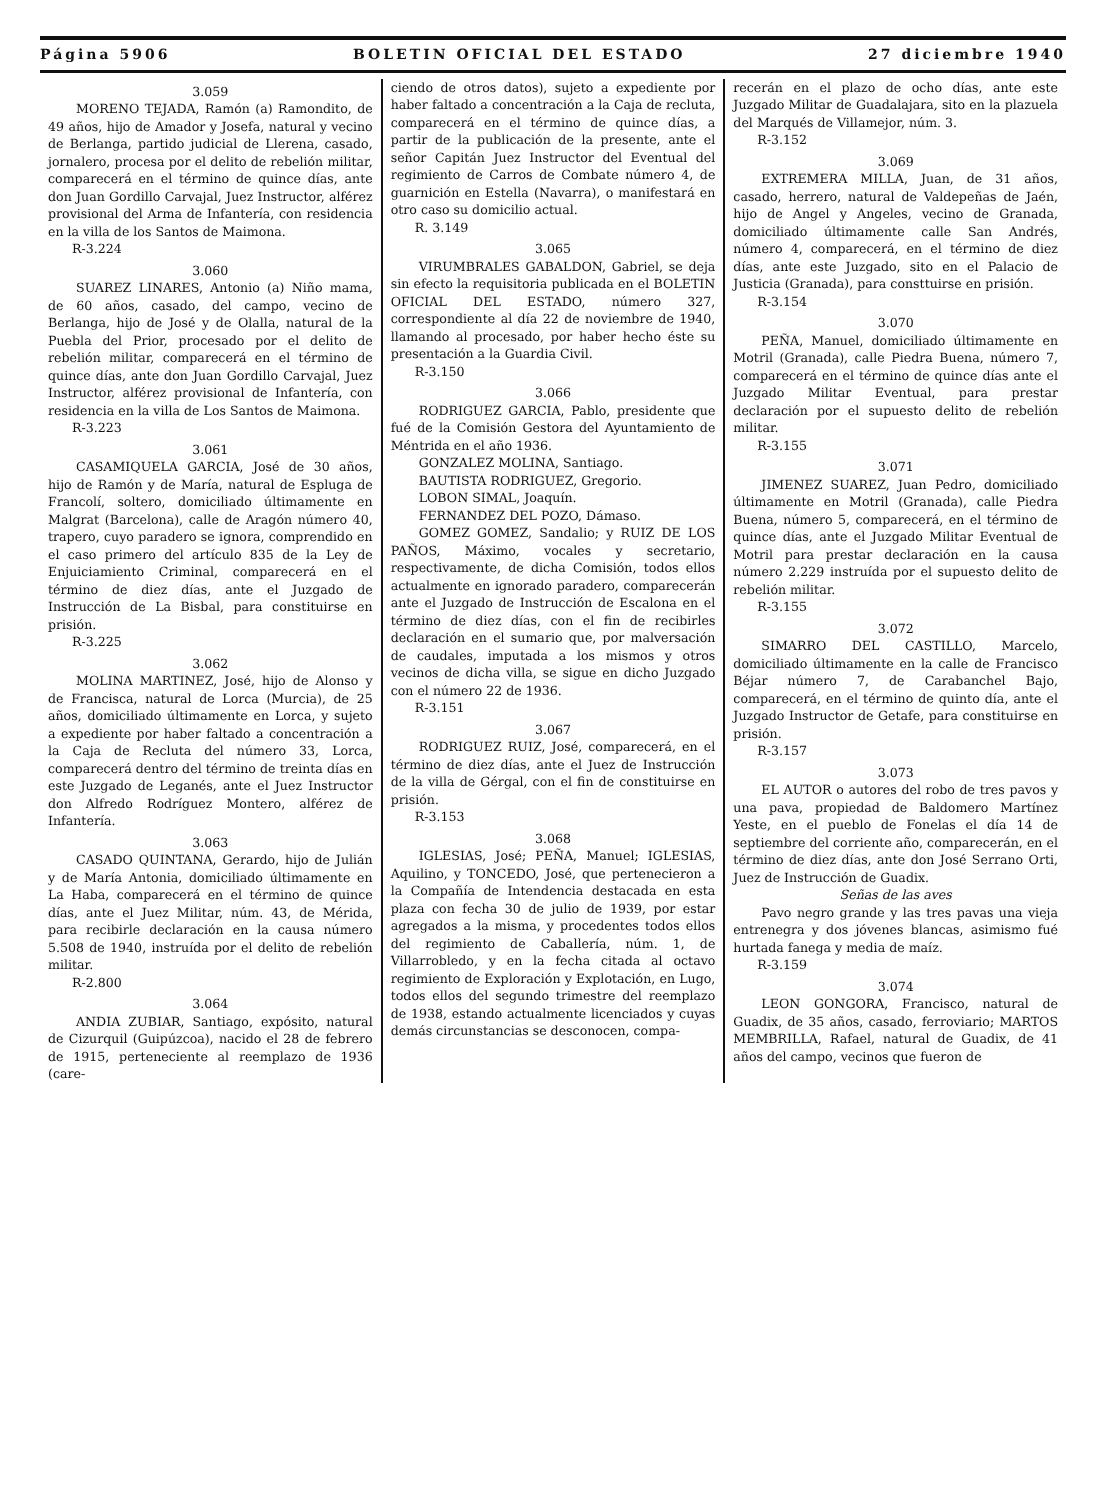Página 5906 BOLETIN OFICIAL DEL ESTADO 27 diciembre 1940
3.059
MORENO TEJADA, Ramón (a) Ramondito, de 49 años, hijo de Amador y Josefa, natural y vecino de Berlanga, partido judicial de Llerena, casado, jornalero, procesa por el delito de rebelión militar, comparecerá en el término de quince días, ante don Juan Gordillo Carvajal, Juez Instructor, alférez provisional del Arma de Infantería, con residencia en la villa de los Santos de Maimona.
R-3.224
3.060
SUAREZ LINARES, Antonio (a) Niño mama, de 60 años, casado, del campo, vecino de Berlanga, hijo de José y de Olalla, natural de la Puebla del Prior, procesado por el delito de rebelión militar, comparecerá en el término de quince días, ante don Juan Gordillo Carvajal, Juez Instructor, alférez provisional de Infantería, con residencia en la villa de Los Santos de Maimona.
R-3.223
3.061
CASAMIQUELA GARCIA, José de 30 años, hijo de Ramón y de María, natural de Espluga de Francolí, soltero, domiciliado últimamente en Malgrat (Barcelona), calle de Aragón número 40, trapero, cuyo paradero se ignora, comprendido en el caso primero del artículo 835 de la Ley de Enjuiciamiento Criminal, comparecerá en el término de diez días, ante el Juzgado de Instrucción de La Bisbal, para constituirse en prisión.
R-3.225
3.062
MOLINA MARTINEZ, José, hijo de Alonso y de Francisca, natural de Lorca (Murcia), de 25 años, domiciliado últimamente en Lorca, y sujeto a expediente por haber faltado a concentración a la Caja de Recluta del número 33, Lorca, comparecerá dentro del término de treinta días en este Juzgado de Leganés, ante el Juez Instructor don Alfredo Rodríguez Montero, alférez de Infantería.
3.063
CASADO QUINTANA, Gerardo, hijo de Julián y de María Antonia, domiciliado últimamente en La Haba, comparecerá en el término de quince días, ante el Juez Militar, núm. 43, de Mérida, para recibirle declaración en la causa número 5.508 de 1940, instruída por el delito de rebelión militar.
R-2.800
3.064
ANDIA ZUBIAR, Santiago, expósito, natural de Cizurquil (Guipúzcoa), nacido el 28 de febrero de 1915, perteneciente al reemplazo de 1936 (care-
ciendo de otros datos), sujeto a expediente por haber faltado a concentración a la Caja de recluta, comparecerá en el término de quince días, a partir de la publicación de la presente, ante el señor Capitán Juez Instructor del Eventual del regimiento de Carros de Combate número 4, de guarnición en Estella (Navarra), o manifestará en otro caso su domicilio actual.
R. 3.149
3.065
VIRUMBRALES GABALDON, Gabriel, se deja sin efecto la requisitoria publicada en el BOLETIN OFICIAL DEL ESTADO, número 327, correspondiente al día 22 de noviembre de 1940, llamando al procesado, por haber hecho éste su presentación a la Guardia Civil.
R-3.150
3.066
RODRIGUEZ GARCIA, Pablo, presidente que fué de la Comisión Gestora del Ayuntamiento de Méntrida en el año 1936.
GONZALEZ MOLINA, Santiago.
BAUTISTA RODRIGUEZ, Gregorio.
LOBON SIMAL, Joaquín.
FERNANDEZ DEL POZO, Dámaso.
GOMEZ GOMEZ, Sandalio; y RUIZ DE LOS PAÑOS, Máximo, vocales y secretario, respectivamente, de dicha Comisión, todos ellos actualmente en ignorado paradero, comparecerán ante el Juzgado de Instrucción de Escalona en el término de diez días, con el fin de recibirles declaración en el sumario que, por malversación de caudales, imputada a los mismos y otros vecinos de dicha villa, se sigue en dicho Juzgado con el número 22 de 1936.
R-3.151
3.067
RODRIGUEZ RUIZ, José, comparecerá, en el término de diez días, ante el Juez de Instrucción de la villa de Gérgal, con el fin de constituirse en prisión.
R-3.153
3.068
IGLESIAS, José; PEÑA, Manuel; IGLESIAS, Aquilino, y TONCEDO, José, que pertenecieron a la Compañía de Intendencia destacada en esta plaza con fecha 30 de julio de 1939, por estar agregados a la misma, y procedentes todos ellos del regimiento de Caballería, núm. 1, de Villarrobledo, y en la fecha citada al octavo regimiento de Exploración y Explotación, en Lugo, todos ellos del segundo trimestre del reemplazo de 1938, estando actualmente licenciados y cuyas demás circunstancias se desconocen, compa-
recerán en el plazo de ocho días, ante este Juzgado Militar de Guadalajara, sito en la plazuela del Marqués de Villamejor, núm. 3.
R-3.152
3.069
EXTREMERA MILLA, Juan, de 31 años, casado, herrero, natural de Valdepeñas de Jaén, hijo de Angel y Angeles, vecino de Granada, domiciliado últimamente calle San Andrés, número 4, comparecerá, en el término de diez días, ante este Juzgado, sito en el Palacio de Justicia (Granada), para consttuirse en prisión.
R-3.154
3.070
PEÑA, Manuel, domiciliado últimamente en Motril (Granada), calle Piedra Buena, número 7, comparecerá en el término de quince días ante el Juzgado Militar Eventual, para prestar declaración por el supuesto delito de rebelión militar.
R-3.155
3.071
JIMENEZ SUAREZ, Juan Pedro, domiciliado últimamente en Motril (Granada), calle Piedra Buena, número 5, comparecerá, en el término de quince días, ante el Juzgado Militar Eventual de Motril para prestar declaración en la causa número 2.229 instruída por el supuesto delito de rebelión militar.
R-3.155
3.072
SIMARRO DEL CASTILLO, Marcelo, domiciliado últimamente en la calle de Francisco Béjar número 7, de Carabanchel Bajo, comparecerá, en el término de quinto día, ante el Juzgado Instructor de Getafe, para constituirse en prisión.
R-3.157
3.073
EL AUTOR o autores del robo de tres pavos y una pava, propiedad de Baldomero Martínez Yeste, en el pueblo de Fonelas el día 14 de septiembre del corriente año, comparecerán, en el término de diez días, ante don José Serrano Orti, Juez de Instrucción de Guadix.
Señas de las aves
Pavo negro grande y las tres pavas una vieja entrenegra y dos jóvenes blancas, asimismo fué hurtada fanega y media de maíz.
R-3.159
3.074
LEON GONGORA, Francisco, natural de Guadix, de 35 años, casado, ferroviario; MARTOS MEMBRILLA, Rafael, natural de Guadix, de 41 años del campo, vecinos que fueron de